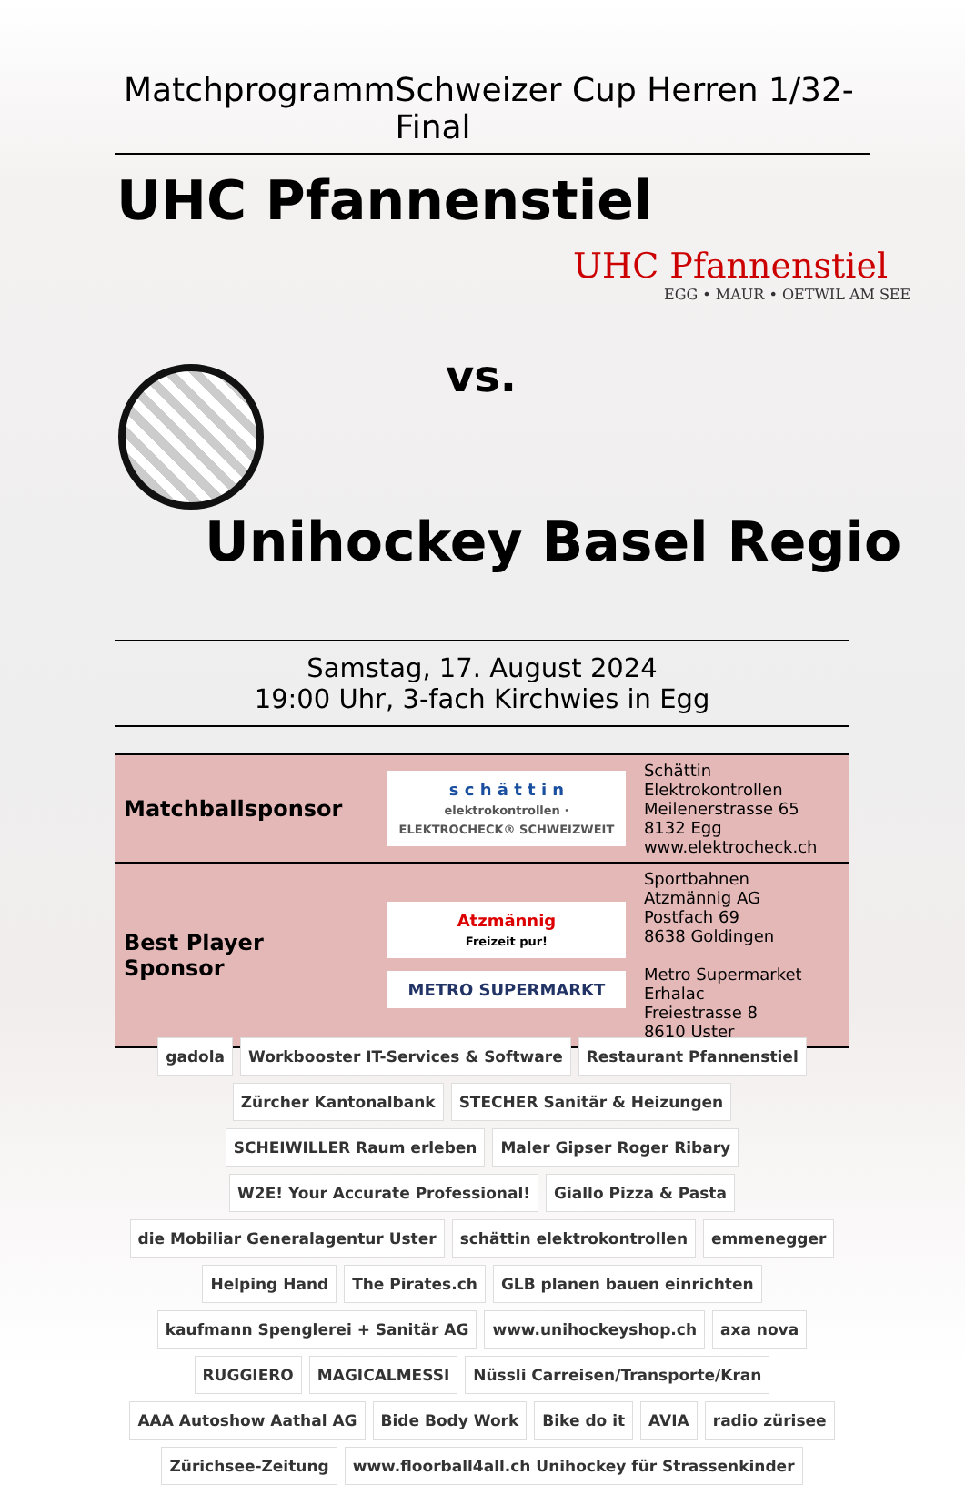Matchprogramm Schweizer Cup Herren 1/32-Final
UHC Pfannenstiel
UHC Pfannenstiel
EGG • MAUR • OETWIL AM SEE
vs.
Unihockey Basel Regio
Samstag, 17. August 2024
19:00 Uhr, 3-fach Kirchwies in Egg
| Matchballsponsor | s c h ä t t i n elektrokontrollen · ELEKTROCHECK® SCHWEIZWEIT | Schättin Elektrokontrollen Meilenerstrasse 65 8132 Egg www.elektrocheck.ch |
| Best Player Sponsor | Atzmännig Freizeit pur! METRO SUPERMARKT | Sportbahnen Atzmännig AG Postfach 69 8638 Goldingen Metro Supermarket Erhalac Freiestrasse 8 8610 Uster |
gadola Workbooster IT-Services & Software Restaurant Pfannenstiel Zürcher Kantonalbank STECHER Sanitär & Heizungen SCHEIWILLER Raum erleben Maler Gipser Roger Ribary W2E! Your Accurate Professional! Giallo Pizza & Pasta die Mobiliar Generalagentur Uster schättin elektrokontrollen emmenegger Helping Hand The Pirates.ch GLB planen bauen einrichten kaufmann Spenglerei + Sanitär AG www.unihockeyshop.ch axa nova RUGGIERO MAGICALMESSI Nüssli Carreisen/Transporte/Kran AAA Autoshow Aathal AG Bide Body Work Bike do it AVIA radio zürisee Zürichsee-Zeitung www.floorball4all.ch Unihockey für Strassenkinder